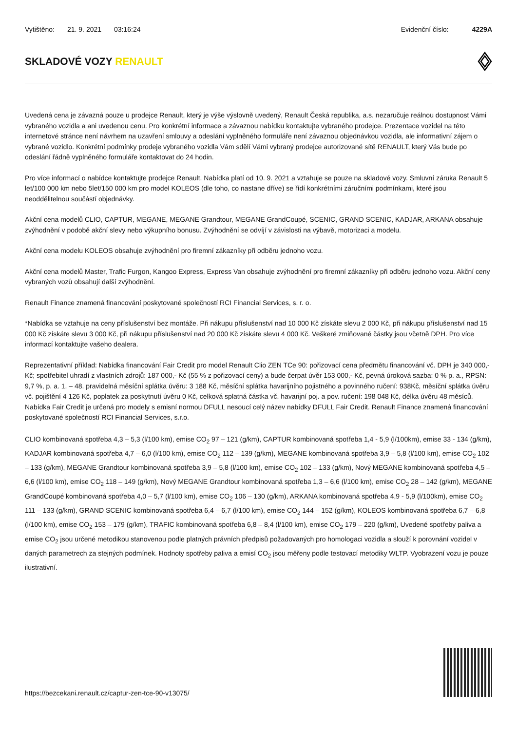Vytištěno: 21. 9. 2021 03:16:24
Evidenční číslo: 4229A
SKLADOVÉ VOZY RENAULT
Uvedená cena je závazná pouze u prodejce Renault, který je výše výslovně uvedený, Renault Česká republika, a.s. nezaručuje reálnou dostupnost Vámi vybraného vozidla a ani uvedenou cenu. Pro konkrétní informace a závaznou nabídku kontaktujte vybraného prodejce. Prezentace vozidel na této internetové stránce není návrhem na uzavření smlouvy a odeslání vyplněného formuláře není závaznou objednávkou vozidla, ale informativní zájem o vybrané vozidlo. Konkrétní podmínky prodeje vybraného vozidla Vám sdělí Vámi vybraný prodejce autorizované sítě RENAULT, který Vás bude po odeslání řádně vyplněného formuláře kontaktovat do 24 hodin.
Pro více informací o nabídce kontaktujte prodejce Renault. Nabídka platí od 10. 9. 2021 a vztahuje se pouze na skladové vozy. Smluvní záruka Renault 5 let/100 000 km nebo 5let/150 000 km pro model KOLEOS (dle toho, co nastane dříve) se řídí konkrétními záručními podmínkami, které jsou neoddělitelnou součástí objednávky.
Akční cena modelů CLIO, CAPTUR, MEGANE, MEGANE Grandtour, MEGANE GrandCoupé, SCENIC, GRAND SCENIC, KADJAR, ARKANA obsahuje zvýhodnění v podobě akční slevy nebo výkupního bonusu. Zvýhodnění se odvíjí v závislosti na výbavě, motorizaci a modelu.
Akční cena modelu KOLEOS obsahuje zvýhodnění pro firemní zákazníky při odběru jednoho vozu.
Akční cena modelů Master, Trafic Furgon, Kangoo Express, Express Van obsahuje zvýhodnění pro firemní zákazníky při odběru jednoho vozu. Akční ceny vybraných vozů obsahují další zvýhodnění.
Renault Finance znamená financování poskytované společností RCI Financial Services, s. r. o.
*Nabídka se vztahuje na ceny příslušenství bez montáže. Při nákupu příslušenství nad 10 000 Kč získáte slevu 2 000 Kč, při nákupu příslušenství nad 15 000 Kč získáte slevu 3 000 Kč, při nákupu příslušenství nad 20 000 Kč získáte slevu 4 000 Kč. Veškeré zmiňované částky jsou včetně DPH. Pro více informací kontaktujte vašeho dealera.
Reprezentativní příklad: Nabídka financování Fair Credit pro model Renault Clio ZEN TCe 90: pořizovací cena předmětu financování vč. DPH je 340 000,- Kč; spotřebitel uhradí z vlastních zdrojů: 187 000,- Kč (55 % z pořizovací ceny) a bude čerpat úvěr 153 000,- Kč, pevná úroková sazba: 0 % p. a., RPSN: 9,7 %, p. a. 1. – 48. pravidelná měsíční splátka úvěru: 3 188 Kč, měsíční splátka havarijního pojistného a povinného ručení: 938Kč, měsíční splátka úvěru vč. pojištění 4 126 Kč, poplatek za poskytnutí úvěru 0 Kč, celková splatná částka vč. havarijní poj. a pov. ručení: 198 048 Kč, délka úvěru 48 měsíců. Nabídka Fair Credit je určená pro modely s emisní normou DFULL nesoucí celý název nabídky DFULL Fair Credit. Renault Finance znamená financování poskytované společností RCI Financial Services, s.r.o.
CLIO kombinovaná spotřeba 4,3 – 5,3 (l/100 km), emise CO<sub>2</sub> 97 – 121 (g/km), CAPTUR kombinovaná spotřeba 1,4 - 5,9 (l/100km), emise 33 - 134 (g/km), KADJAR kombinovaná spotřeba 4,7 – 6,0 (l/100 km), emise CO<sub>2</sub> 112 – 139 (g/km), MEGANE kombinovaná spotřeba 3,9 – 5,8 (l/100 km), emise CO<sub>2</sub> 102 – 133 (g/km), MEGANE Grandtour kombinovaná spotřeba 3,9 – 5,8 (l/100 km), emise CO<sub>2</sub> 102 – 133 (g/km), Nový MEGANE kombinovaná spotřeba 4,5 – 6,6 (l/100 km), emise CO<sub>2</sub> 118 – 149 (g/km), Nový MEGANE Grandtour kombinovaná spotřeba 1,3 – 6,6 (l/100 km), emise CO<sub>2</sub> 28 – 142 (g/km), MEGANE GrandCoupé kombinovaná spotřeba 4,0 – 5,7 (l/100 km), emise CO<sub>2</sub> 106 – 130 (g/km), ARKANA kombinovaná spotřeba 4,9 - 5,9 (l/100km), emise CO<sub>2</sub> 111 – 133 (g/km), GRAND SCENIC kombinovaná spotřeba 6,4 – 6,7 (l/100 km), emise CO<sub>2</sub> 144 – 152 (g/km), KOLEOS kombinovaná spotřeba 6,7 – 6,8 (l/100 km), emise CO<sub>2</sub> 153 – 179 (g/km), TRAFIC kombinovaná spotřeba 6,8 – 8,4 (l/100 km), emise CO<sub>2</sub> 179 – 220 (g/km), Uvedené spotřeby paliva a emise CO<sub>2</sub> jsou určené metodikou stanovenou podle platných právních předpisů požadovaných pro homologaci vozidla a slouží k porovnání vozidel v daných parametrech za stejných podmínek. Hodnoty spotřeby paliva a emisí CO<sub>2</sub> jsou měřeny podle testovací metodiky WLTP. Vyobrazení vozu je pouze ilustrativní.
https://bezcekani.renault.cz/captur-zen-tce-90-v13075/